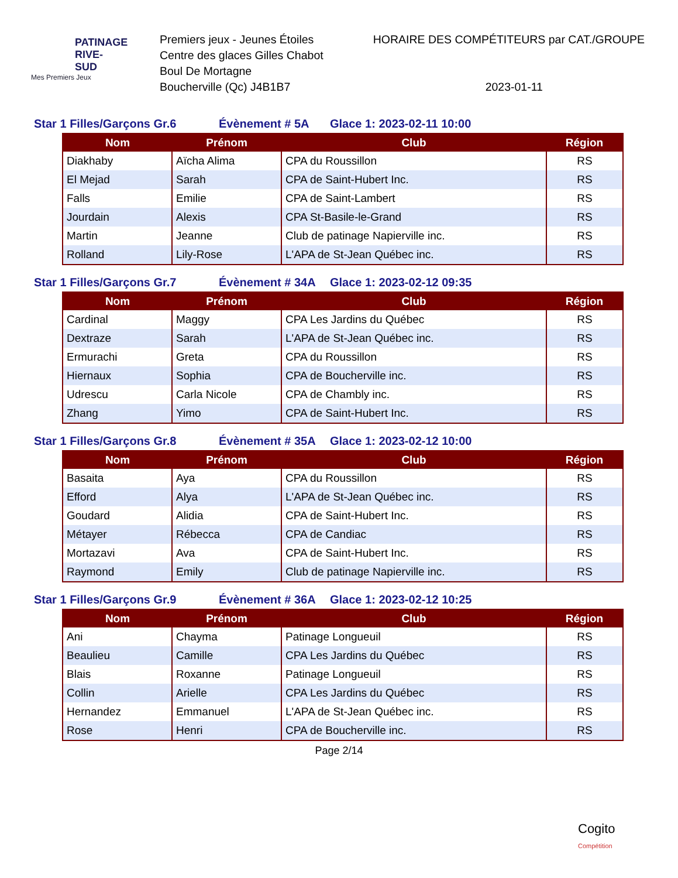PATINAGE RIVE-SUD
Mes Premiers Jeux
Premiers jeux - Jeunes Étoiles
Centre des glaces Gilles Chabot
Boul De Mortagne
Boucherville (Qc) J4B1B7
HORAIRE DES COMPÉTITEURS par CAT./GROUPE
2023-01-11
Star 1 Filles/Garçons Gr.6 Évènement # 5A Glace 1: 2023-02-11 10:00
| Nom | Prénom | Club | Région |
| --- | --- | --- | --- |
| Diakhaby | Aïcha Alima | CPA du Roussillon | RS |
| El Mejad | Sarah | CPA de Saint-Hubert Inc. | RS |
| Falls | Emilie | CPA de Saint-Lambert | RS |
| Jourdain | Alexis | CPA St-Basile-le-Grand | RS |
| Martin | Jeanne | Club de patinage Napierville inc. | RS |
| Rolland | Lily-Rose | L'APA de St-Jean Québec inc. | RS |
Star 1 Filles/Garçons Gr.7 Évènement # 34A Glace 1: 2023-02-12 09:35
| Nom | Prénom | Club | Région |
| --- | --- | --- | --- |
| Cardinal | Maggy | CPA Les Jardins du Québec | RS |
| Dextraze | Sarah | L'APA de St-Jean Québec inc. | RS |
| Ermurachi | Greta | CPA du Roussillon | RS |
| Hiernaux | Sophia | CPA de Boucherville inc. | RS |
| Udrescu | Carla Nicole | CPA de Chambly inc. | RS |
| Zhang | Yimo | CPA de Saint-Hubert Inc. | RS |
Star 1 Filles/Garçons Gr.8 Évènement # 35A Glace 1: 2023-02-12 10:00
| Nom | Prénom | Club | Région |
| --- | --- | --- | --- |
| Basaita | Aya | CPA du Roussillon | RS |
| Efford | Alya | L'APA de St-Jean Québec inc. | RS |
| Goudard | Alidia | CPA de Saint-Hubert Inc. | RS |
| Métayer | Rébecca | CPA de Candiac | RS |
| Mortazavi | Ava | CPA de Saint-Hubert Inc. | RS |
| Raymond | Emily | Club de patinage Napierville inc. | RS |
Star 1 Filles/Garçons Gr.9 Évènement # 36A Glace 1: 2023-02-12 10:25
| Nom | Prénom | Club | Région |
| --- | --- | --- | --- |
| Ani | Chayma | Patinage Longueuil | RS |
| Beaulieu | Camille | CPA Les Jardins du Québec | RS |
| Blais | Roxanne | Patinage Longueuil | RS |
| Collin | Arielle | CPA Les Jardins du Québec | RS |
| Hernandez | Emmanuel | L'APA de St-Jean Québec inc. | RS |
| Rose | Henri | CPA de Boucherville inc. | RS |
Page 2/14
Cogito
Compétition